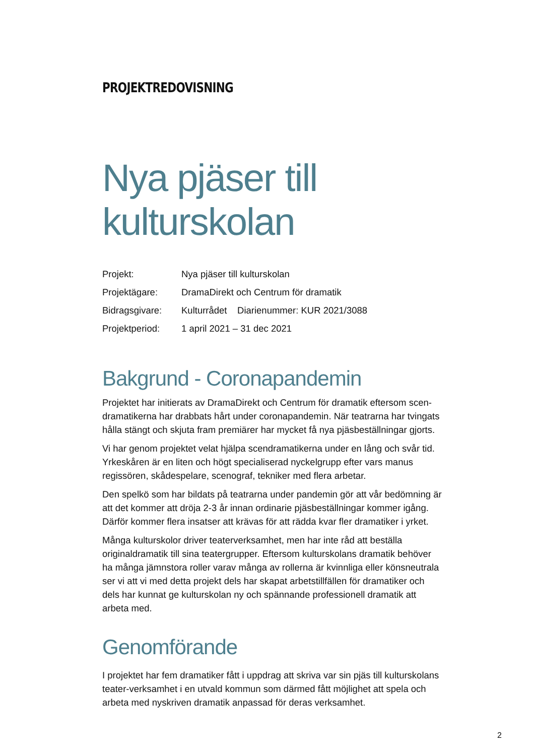PROJEKTREDOVISNING
Nya pjäser till kulturskolan
| Projekt: | Nya pjäser till kulturskolan |
| Projektägare: | DramaDirekt och Centrum för dramatik |
| Bidragsgivare: | Kulturrådet Diarienummer: KUR 2021/3088 |
| Projektperiod: | 1 april 2021 – 31 dec 2021 |
Bakgrund - Coronapandemin
Projektet har initierats av DramaDirekt och Centrum för dramatik eftersom scen-dramatikerna har drabbats hårt under coronapandemin. När teatrarna har tvingats hålla stängt och skjuta fram premiärer har mycket få nya pjäsbeställningar gjorts.
Vi har genom projektet velat hjälpa scendramatikerna under en lång och svår tid. Yrkeskåren är en liten och högt specialiserad nyckelgrupp efter vars manus regissören, skådespelare, scenograf, tekniker med flera arbetar.
Den spelkö som har bildats på teatrarna under pandemin gör att vår bedömning är att det kommer att dröja 2-3 år innan ordinarie pjäsbeställningar kommer igång. Därför kommer flera insatser att krävas för att rädda kvar fler dramatiker i yrket.
Många kulturskolor driver teaterverksamhet, men har inte råd att beställa originaldramatik till sina teatergrupper. Eftersom kulturskolans dramatik behöver ha många jämnstora roller varav många av rollerna är kvinnliga eller könsneutrala ser vi att vi med detta projekt dels har skapat arbetstillfällen för dramatiker och dels har kunnat ge kulturskolan ny och spännande professionell dramatik att arbeta med.
Genomförande
I projektet har fem dramatiker fått i uppdrag att skriva var sin pjäs till kulturskolans teater-verksamhet i en utvald kommun som därmed fått möjlighet att spela och arbeta med nyskriven dramatik anpassad för deras verksamhet.
2